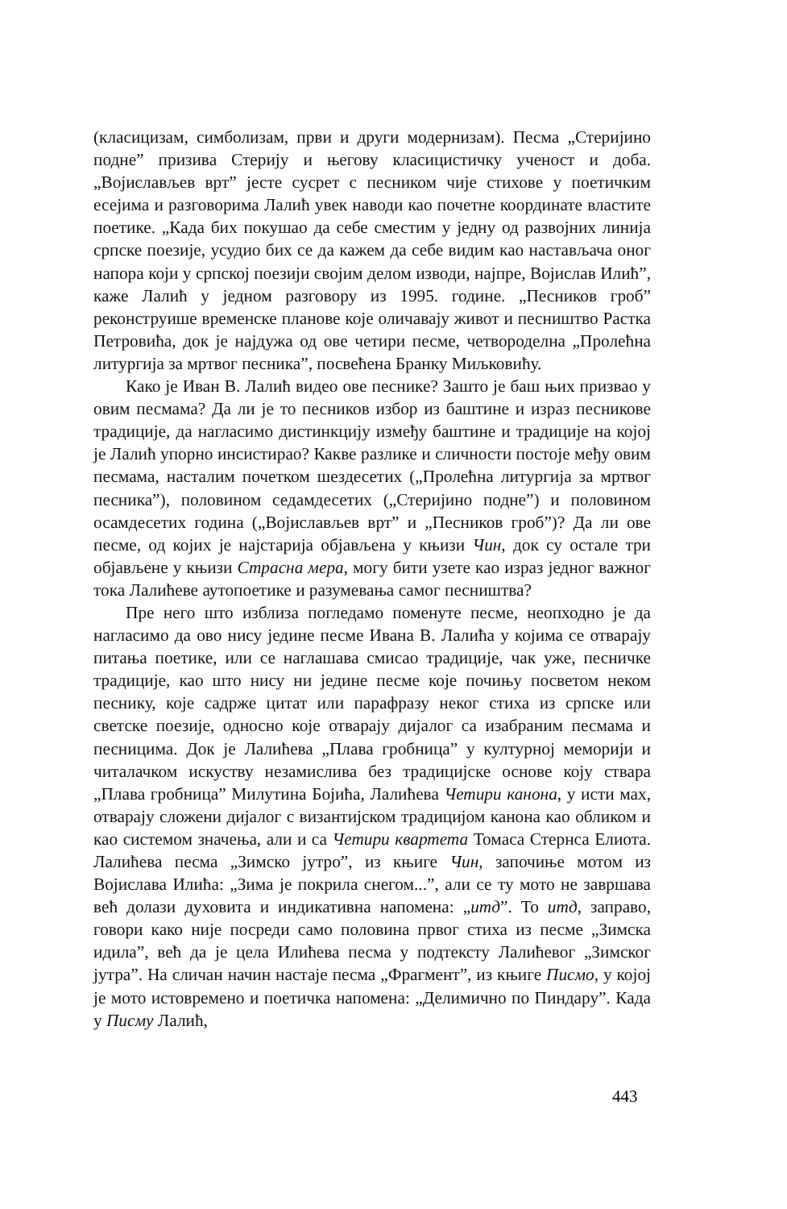(класицизам, симболизам, први и други модернизам). Песма „Стеријино подне” призива Стерију и његову класицистичку ученост и доба. „Војислављев врт” јесте сусрет с песником чије стихове у поетичким есејима и разговорима Лалић увек наводи као почетне координате властите поетике. „Када бих покушао да себе сместим у једну од развојних линија српске поезије, усудио бих се да кажем да себе видим као настављача оног напора који у српској поезији својим делом изводи, најпре, Војислав Илић”, каже Лалић у једном разговору из 1995. године. „Песников гроб” реконструише временске планове које оличавају живот и песништво Растка Петровића, док је најдужа од ове четири песме, четвороделна „Пролећна литургија за мртвог песника”, посвећена Бранку Миљковићу.
Како је Иван В. Лалић видео ове песнике? Зашто је баш њих призвао у овим песмама? Да ли је то песников избор из баштине и израз песникове традиције, да нагласимо дистинкцију између баштине и традиције на којој је Лалић упорно инсистирао? Какве разлике и сличности постоје међу овим песмама, насталим почетком шездесетих („Пролећна литургија за мртвог песника”), половином седамдесетих („Стеријино подне”) и половином осамдесетих година („Војислављев врт” и „Песников гроб”)? Да ли ове песме, од којих је најстарија објављена у књизи Чин, док су остале три објављене у књизи Страсна мера, могу бити узете као израз једног важног тока Лалићеве аутопоетике и разумевања самог песништва?
Пре него што изблиза погледамо поменуте песме, неопходно је да нагласимо да ово нису једине песме Ивана В. Лалића у којима се отварају питања поетике, или се наглашава смисао традиције, чак уже, песничке традиције, као што нису ни једине песме које почињу посветом неком песнику, које садрже цитат или парафразу неког стиха из српске или светске поезије, односно које отварају дијалог са изабраним песмама и песницима. Док је Лалићева „Плава гробница” у културној меморији и читалачком искуству незамислива без традицијске основе коју ствара „Плава гробница” Милутина Бојића, Лалићева Четири канона, у исти мах, отварају сложени дијалог с византијском традицијом канона као обликом и као системом значења, али и са Четири квартета Томаса Стернса Елиота. Лалићева песма „Зимско јутро”, из књиге Чин, започиње мотом из Војислава Илића: „Зима је покрила снегом...”, али се ту мото не завршава већ долази духовита и индикативна напомена: „итд”. То итд, заправо, говори како није посреди само половина првог стиха из песме „Зимска идила”, већ да је цела Илићева песма у подтексту Лалићевог „Зимског јутра”. На сличан начин настаје песма „Фрагмент”, из књиге Писмо, у којој је мото истовремено и поетичка напомена: „Делимично по Пиндару”. Када у Писму Лалић,
443